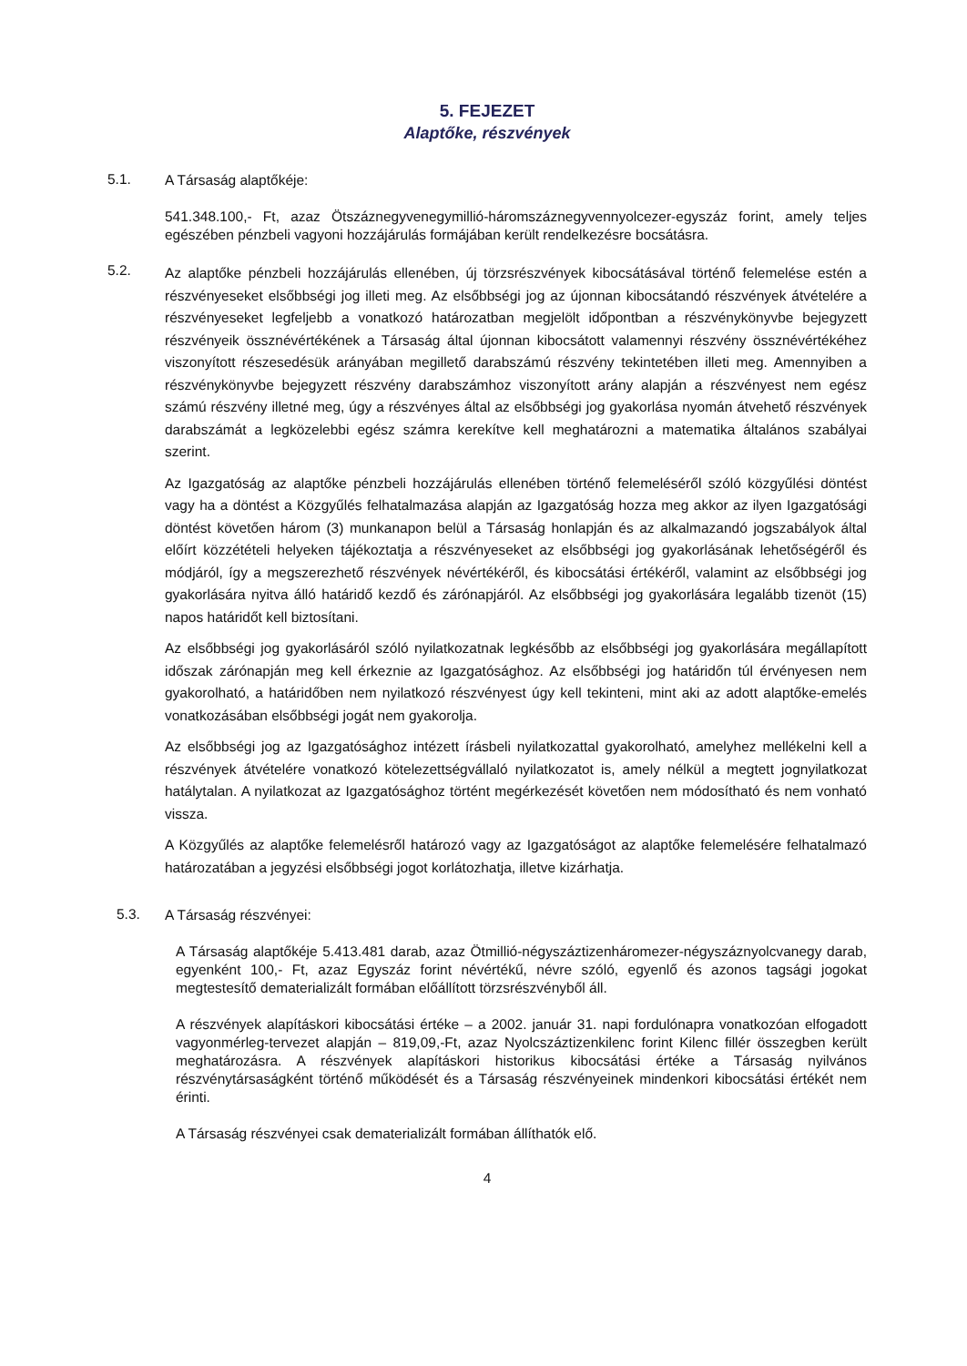5. FEJEZET
Alaptőke, részvények
5.1.
A Társaság alaptőkéje:
541.348.100,- Ft, azaz Ötszáznegyvenegymillió-háromszáznegyvennyolcezer-egyszáz forint, amely teljes egészében pénzbeli vagyoni hozzájárulás formájában került rendelkezésre bocsátásra.
5.2.
Az alaptőke pénzbeli hozzájárulás ellenében, új törzsrészvények kibocsátásával történő felemelése estén a részvényeseket elsőbbségi jog illeti meg. Az elsőbbségi jog az újonnan kibocsátandó részvények átvételére a részvényeseket legfeljebb a vonatkozó határozatban megjelölt időpontban a részvénykönyvbe bejegyzett részvényeik össznévértékének a Társaság által újonnan kibocsátott valamennyi részvény össznévértékéhez viszonyított részesedésük arányában megillető darabszámú részvény tekintetében illeti meg. Amennyiben a részvénykönyvbe bejegyzett részvény darabszámhoz viszonyított arány alapján a részvényest nem egész számú részvény illetné meg, úgy a részvényes által az elsőbbségi jog gyakorlása nyomán átvehető részvények darabszámát a legközelebbi egész számra kerekítve kell meghatározni a matematika általános szabályai szerint.
Az Igazgatóság az alaptőke pénzbeli hozzájárulás ellenében történő felemeléséről szóló közgyűlési döntést vagy ha a döntést a Közgyűlés felhatalmazása alapján az Igazgatóság hozza meg akkor az ilyen Igazgatósági döntést követően három (3) munkanapon belül a Társaság honlapján és az alkalmazandó jogszabályok által előírt közzétételi helyeken tájékoztatja a részvényeseket az elsőbbségi jog gyakorlásának lehetőségéről és módjáról, így a megszerezhető részvények névértékéről, és kibocsátási értékéről, valamint az elsőbbségi jog gyakorlására nyitva álló határidő kezdő és zárónapjáról. Az elsőbbségi jog gyakorlására legalább tizenöt (15) napos határidőt kell biztosítani.
Az elsőbbségi jog gyakorlásáról szóló nyilatkozatnak legkésőbb az elsőbbségi jog gyakorlására megállapított időszak zárónapján meg kell érkeznie az Igazgatósághoz. Az elsőbbségi jog határidőn túl érvényesen nem gyakorolható, a határidőben nem nyilatkozó részvényest úgy kell tekinteni, mint aki az adott alaptőke-emelés vonatkozásában elsőbbségi jogát nem gyakorolja.
Az elsőbbségi jog az Igazgatósághoz intézett írásbeli nyilatkozattal gyakorolható, amelyhez mellékelni kell a részvények átvételére vonatkozó kötelezettségvállaló nyilatkozatot is, amely nélkül a megtett jognyilatkozat hatálytalan. A nyilatkozat az Igazgatósághoz történt megérkezését követően nem módosítható és nem vonható vissza.
A Közgyűlés az alaptőke felemelésről határozó vagy az Igazgatóságot az alaptőke felemelésére felhatalmazó határozatában a jegyzési elsőbbségi jogot korlátozhatja, illetve kizárhatja.
5.3.
A Társaság részvényei:
A Társaság alaptőkéje 5.413.481 darab, azaz Ötmillió-négyszáztizenháromezer-négyszáznyolcvanegy darab, egyenként 100,- Ft, azaz Egyszáz forint névértékű, névre szóló, egyenlő és azonos tagsági jogokat megtestesítő dematerializált formában előállított törzsrészvényből áll.
A részvények alapításkori kibocsátási értéke – a 2002. január 31. napi fordulónapra vonatkozóan elfogadott vagyonmérleg-tervezet alapján – 819,09,-Ft, azaz Nyolcszáztizenkilenc forint Kilenc fillér összegben került meghatározásra. A részvények alapításkori historikus kibocsátási értéke a Társaság nyilvános részvénytársaságként történő működését és a Társaság részvényeinek mindenkori kibocsátási értékét nem érinti.
A Társaság részvényei csak dematerializált formában állíthatók elő.
4